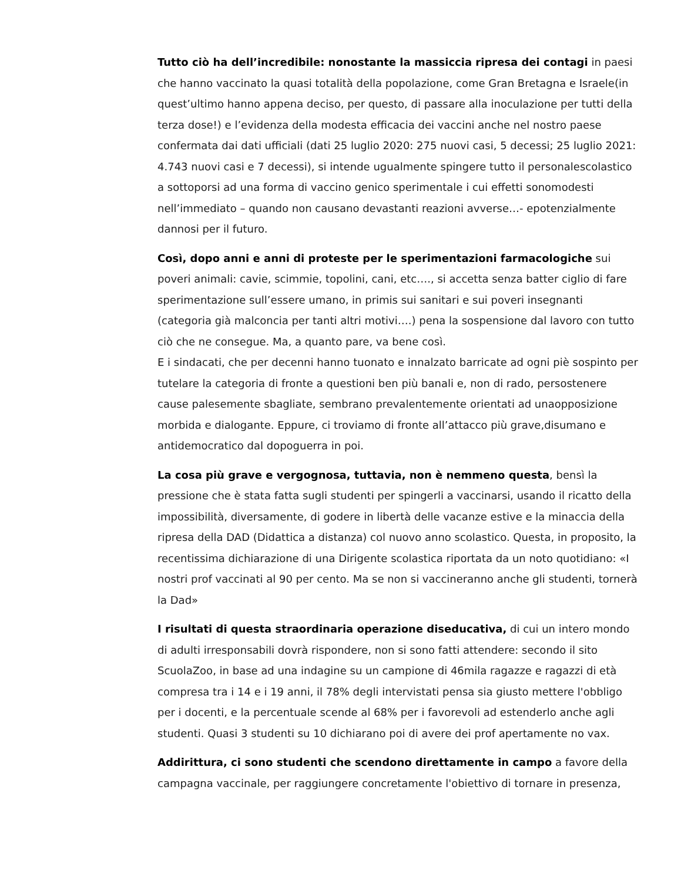Tutto ciò ha dell’incredibile: nonostante la massiccia ripresa dei contagi in paesi che hanno vaccinato la quasi totalità della popolazione, come Gran Bretagna e Israele(in quest’ultimo hanno appena deciso, per questo, di passare alla inoculazione per tutti della terza dose!) e l’evidenza della modesta efficacia dei vaccini anche nel nostro paese confermata dai dati ufficiali (dati 25 luglio 2020: 275 nuovi casi, 5 decessi; 25 luglio 2021: 4.743 nuovi casi e 7 decessi), si intende ugualmente spingere tutto il personalescolastico a sottoporsi ad una forma di vaccino genico sperimentale i cui effetti sonomodesti nell’immediato – quando non causano devastanti reazioni avverse…- epotenzialmente dannosi per il futuro.
Così, dopo anni e anni di proteste per le sperimentazioni farmacologiche sui poveri animali: cavie, scimmie, topolini, cani, etc…., si accetta senza batter ciglio di fare sperimentazione sull’essere umano, in primis sui sanitari e sui poveri insegnanti (categoria già malconcia per tanti altri motivi….) pena la sospensione dal lavoro con tutto ciò che ne consegue. Ma, a quanto pare, va bene così.
E i sindacati, che per decenni hanno tuonato e innalzato barricate ad ogni piè sospinto per tutelare la categoria di fronte a questioni ben più banali e, non di rado, persostenere cause palesemente sbagliate, sembrano prevalentemente orientati ad unaopposizione morbida e dialogante. Eppure, ci troviamo di fronte all’attacco più grave,disumano e antidemocratico dal dopoguerra in poi.
La cosa più grave e vergognosa, tuttavia, non è nemmeno questa, bensì la pressione che è stata fatta sugli studenti per spingerli a vaccinarsi, usando il ricatto della impossibilità, diversamente, di godere in libertà delle vacanze estive e la minaccia della ripresa della DAD (Didattica a distanza) col nuovo anno scolastico. Questa, in proposito, la recentissima dichiarazione di una Dirigente scolastica riportata da un noto quotidiano: «I nostri prof vaccinati al 90 per cento. Ma se non si vaccineranno anche gli studenti, tornerà la Dad»
I risultati di questa straordinaria operazione diseducativa, di cui un intero mondo di adulti irresponsabili dovrà rispondere, non si sono fatti attendere: secondo il sito ScuolaZoo, in base ad una indagine su un campione di 46mila ragazze e ragazzi di età compresa tra i 14 e i 19 anni, il 78% degli intervistati pensa sia giusto mettere l'obbligo per i docenti, e la percentuale scende al 68% per i favorevoli ad estenderlo anche agli studenti. Quasi 3 studenti su 10 dichiarano poi di avere dei prof apertamente no vax.
Addirittura, ci sono studenti che scendono direttamente in campo a favore della campagna vaccinale, per raggiungere concretamente l'obiettivo di tornare in presenza,